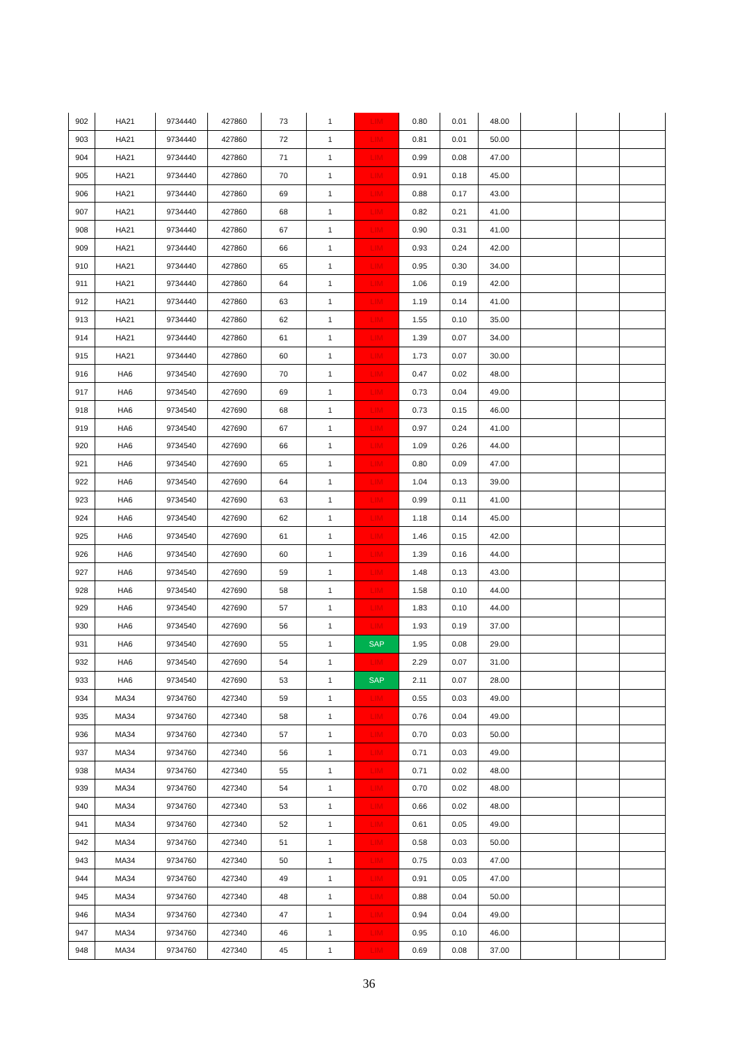| 902 | HA21 | 9734440 | 427860 | 73 | 1 | LIM | 0.80 | 0.01 | 48.00 | | | |
| 903 | HA21 | 9734440 | 427860 | 72 | 1 | LIM | 0.81 | 0.01 | 50.00 | | | |
| 904 | HA21 | 9734440 | 427860 | 71 | 1 | LIM | 0.99 | 0.08 | 47.00 | | | |
| 905 | HA21 | 9734440 | 427860 | 70 | 1 | LIM | 0.91 | 0.18 | 45.00 | | | |
| 906 | HA21 | 9734440 | 427860 | 69 | 1 | LIM | 0.88 | 0.17 | 43.00 | | | |
| 907 | HA21 | 9734440 | 427860 | 68 | 1 | LIM | 0.82 | 0.21 | 41.00 | | | |
| 908 | HA21 | 9734440 | 427860 | 67 | 1 | LIM | 0.90 | 0.31 | 41.00 | | | |
| 909 | HA21 | 9734440 | 427860 | 66 | 1 | LIM | 0.93 | 0.24 | 42.00 | | | |
| 910 | HA21 | 9734440 | 427860 | 65 | 1 | LIM | 0.95 | 0.30 | 34.00 | | | |
| 911 | HA21 | 9734440 | 427860 | 64 | 1 | LIM | 1.06 | 0.19 | 42.00 | | | |
| 912 | HA21 | 9734440 | 427860 | 63 | 1 | LIM | 1.19 | 0.14 | 41.00 | | | |
| 913 | HA21 | 9734440 | 427860 | 62 | 1 | LIM | 1.55 | 0.10 | 35.00 | | | |
| 914 | HA21 | 9734440 | 427860 | 61 | 1 | LIM | 1.39 | 0.07 | 34.00 | | | |
| 915 | HA21 | 9734440 | 427860 | 60 | 1 | LIM | 1.73 | 0.07 | 30.00 | | | |
| 916 | HA6 | 9734540 | 427690 | 70 | 1 | LIM | 0.47 | 0.02 | 48.00 | | | |
| 917 | HA6 | 9734540 | 427690 | 69 | 1 | LIM | 0.73 | 0.04 | 49.00 | | | |
| 918 | HA6 | 9734540 | 427690 | 68 | 1 | LIM | 0.73 | 0.15 | 46.00 | | | |
| 919 | HA6 | 9734540 | 427690 | 67 | 1 | LIM | 0.97 | 0.24 | 41.00 | | | |
| 920 | HA6 | 9734540 | 427690 | 66 | 1 | LIM | 1.09 | 0.26 | 44.00 | | | |
| 921 | HA6 | 9734540 | 427690 | 65 | 1 | LIM | 0.80 | 0.09 | 47.00 | | | |
| 922 | HA6 | 9734540 | 427690 | 64 | 1 | LIM | 1.04 | 0.13 | 39.00 | | | |
| 923 | HA6 | 9734540 | 427690 | 63 | 1 | LIM | 0.99 | 0.11 | 41.00 | | | |
| 924 | HA6 | 9734540 | 427690 | 62 | 1 | LIM | 1.18 | 0.14 | 45.00 | | | |
| 925 | HA6 | 9734540 | 427690 | 61 | 1 | LIM | 1.46 | 0.15 | 42.00 | | | |
| 926 | HA6 | 9734540 | 427690 | 60 | 1 | LIM | 1.39 | 0.16 | 44.00 | | | |
| 927 | HA6 | 9734540 | 427690 | 59 | 1 | LIM | 1.48 | 0.13 | 43.00 | | | |
| 928 | HA6 | 9734540 | 427690 | 58 | 1 | LIM | 1.58 | 0.10 | 44.00 | | | |
| 929 | HA6 | 9734540 | 427690 | 57 | 1 | LIM | 1.83 | 0.10 | 44.00 | | | |
| 930 | HA6 | 9734540 | 427690 | 56 | 1 | LIM | 1.93 | 0.19 | 37.00 | | | |
| 931 | HA6 | 9734540 | 427690 | 55 | 1 | SAP | 1.95 | 0.08 | 29.00 | | | |
| 932 | HA6 | 9734540 | 427690 | 54 | 1 | LIM | 2.29 | 0.07 | 31.00 | | | |
| 933 | HA6 | 9734540 | 427690 | 53 | 1 | SAP | 2.11 | 0.07 | 28.00 | | | |
| 934 | MA34 | 9734760 | 427340 | 59 | 1 | LIM | 0.55 | 0.03 | 49.00 | | | |
| 935 | MA34 | 9734760 | 427340 | 58 | 1 | LIM | 0.76 | 0.04 | 49.00 | | | |
| 936 | MA34 | 9734760 | 427340 | 57 | 1 | LIM | 0.70 | 0.03 | 50.00 | | | |
| 937 | MA34 | 9734760 | 427340 | 56 | 1 | LIM | 0.71 | 0.03 | 49.00 | | | |
| 938 | MA34 | 9734760 | 427340 | 55 | 1 | LIM | 0.71 | 0.02 | 48.00 | | | |
| 939 | MA34 | 9734760 | 427340 | 54 | 1 | LIM | 0.70 | 0.02 | 48.00 | | | |
| 940 | MA34 | 9734760 | 427340 | 53 | 1 | LIM | 0.66 | 0.02 | 48.00 | | | |
| 941 | MA34 | 9734760 | 427340 | 52 | 1 | LIM | 0.61 | 0.05 | 49.00 | | | |
| 942 | MA34 | 9734760 | 427340 | 51 | 1 | LIM | 0.58 | 0.03 | 50.00 | | | |
| 943 | MA34 | 9734760 | 427340 | 50 | 1 | LIM | 0.75 | 0.03 | 47.00 | | | |
| 944 | MA34 | 9734760 | 427340 | 49 | 1 | LIM | 0.91 | 0.05 | 47.00 | | | |
| 945 | MA34 | 9734760 | 427340 | 48 | 1 | LIM | 0.88 | 0.04 | 50.00 | | | |
| 946 | MA34 | 9734760 | 427340 | 47 | 1 | LIM | 0.94 | 0.04 | 49.00 | | | |
| 947 | MA34 | 9734760 | 427340 | 46 | 1 | LIM | 0.95 | 0.10 | 46.00 | | | |
| 948 | MA34 | 9734760 | 427340 | 45 | 1 | LIM | 0.69 | 0.08 | 37.00 | | | |
36